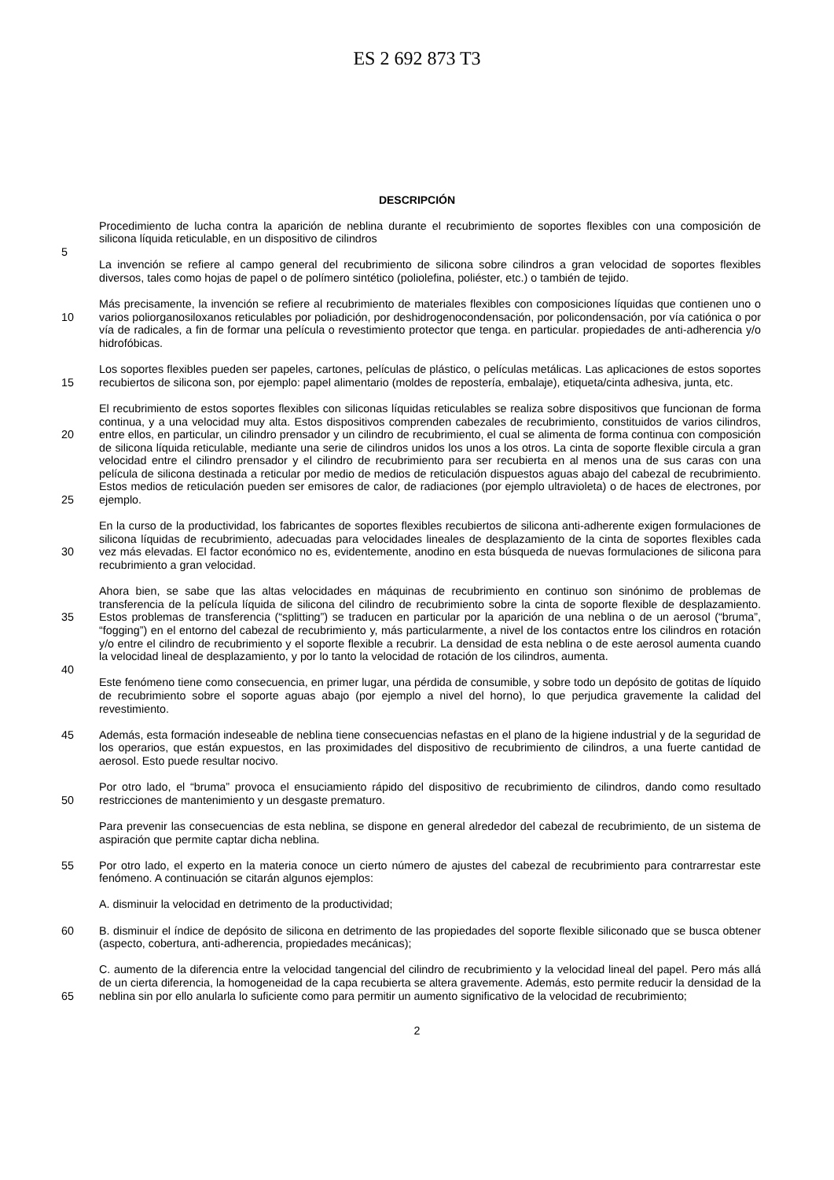ES 2 692 873 T3
DESCRIPCIÓN
Procedimiento de lucha contra la aparición de neblina durante el recubrimiento de soportes flexibles con una composición de silicona líquida reticulable, en un dispositivo de cilindros
5
La invención se refiere al campo general del recubrimiento de silicona sobre cilindros a gran velocidad de soportes flexibles diversos, tales como hojas de papel o de polímero sintético (poliolefina, poliéster, etc.) o también de tejido.
10 Más precisamente, la invención se refiere al recubrimiento de materiales flexibles con composiciones líquidas que contienen uno o varios poliorganosiloxanos reticulables por poliadición, por deshidrogenocondensación, por policondensación, por vía catiónica o por vía de radicales, a fin de formar una película o revestimiento protector que tenga. en particular. propiedades de anti-adherencia y/o hidrofóbicas.
15 Los soportes flexibles pueden ser papeles, cartones, películas de plástico, o películas metálicas. Las aplicaciones de estos soportes recubiertos de silicona son, por ejemplo: papel alimentario (moldes de repostería, embalaje), etiqueta/cinta adhesiva, junta, etc.
20
25
El recubrimiento de estos soportes flexibles con siliconas líquidas reticulables se realiza sobre dispositivos que funcionan de forma continua, y a una velocidad muy alta. Estos dispositivos comprenden cabezales de recubrimiento, constituidos de varios cilindros, entre ellos, en particular, un cilindro prensador y un cilindro de recubrimiento, el cual se alimenta de forma continua con composición de silicona líquida reticulable, mediante una serie de cilindros unidos los unos a los otros. La cinta de soporte flexible circula a gran velocidad entre el cilindro prensador y el cilindro de recubrimiento para ser recubierta en al menos una de sus caras con una película de silicona destinada a reticular por medio de medios de reticulación dispuestos aguas abajo del cabezal de recubrimiento. Estos medios de reticulación pueden ser emisores de calor, de radiaciones (por ejemplo ultravioleta) o de haces de electrones, por ejemplo.
30 En la curso de la productividad, los fabricantes de soportes flexibles recubiertos de silicona anti-adherente exigen formulaciones de silicona líquidas de recubrimiento, adecuadas para velocidades lineales de desplazamiento de la cinta de soportes flexibles cada vez más elevadas. El factor económico no es, evidentemente, anodino en esta búsqueda de nuevas formulaciones de silicona para recubrimiento a gran velocidad.
35 Ahora bien, se sabe que las altas velocidades en máquinas de recubrimiento en continuo son sinónimo de problemas de transferencia de la película líquida de silicona del cilindro de recubrimiento sobre la cinta de soporte flexible de desplazamiento. Estos problemas de transferencia (“splitting”) se traducen en particular por la aparición de una neblina o de un aerosol (“bruma”, “fogging”) en el entorno del cabezal de recubrimiento y, más particularmente, a nivel de los contactos entre los cilindros en rotación y/o entre el cilindro de recubrimiento y el soporte flexible a recubrir. La densidad de esta neblina o de este aerosol aumenta cuando la velocidad lineal de desplazamiento, y por lo tanto la velocidad de rotación de los cilindros, aumenta.
40
Este fenómeno tiene como consecuencia, en primer lugar, una pérdida de consumible, y sobre todo un depósito de gotitas de líquido de recubrimiento sobre el soporte aguas abajo (por ejemplo a nivel del horno), lo que perjudica gravemente la calidad del revestimiento.
45 Además, esta formación indeseable de neblina tiene consecuencias nefastas en el plano de la higiene industrial y de la seguridad de los operarios, que están expuestos, en las proximidades del dispositivo de recubrimiento de cilindros, a una fuerte cantidad de aerosol. Esto puede resultar nocivo.
50 Por otro lado, el “bruma” provoca el ensuciamiento rápido del dispositivo de recubrimiento de cilindros, dando como resultado restricciones de mantenimiento y un desgaste prematuro.
Para prevenir las consecuencias de esta neblina, se dispone en general alrededor del cabezal de recubrimiento, de un sistema de aspiración que permite captar dicha neblina.
55 Por otro lado, el experto en la materia conoce un cierto número de ajustes del cabezal de recubrimiento para contrarrestar este fenómeno. A continuación se citarán algunos ejemplos:
A. disminuir la velocidad en detrimento de la productividad;
60 B. disminuir el índice de depósito de silicona en detrimento de las propiedades del soporte flexible siliconado que se busca obtener (aspecto, cobertura, anti-adherencia, propiedades mecánicas);
65 C. aumento de la diferencia entre la velocidad tangencial del cilindro de recubrimiento y la velocidad lineal del papel. Pero más allá de un cierta diferencia, la homogeneidad de la capa recubierta se altera gravemente. Además, esto permite reducir la densidad de la neblina sin por ello anularla lo suficiente como para permitir un aumento significativo de la velocidad de recubrimiento;
2